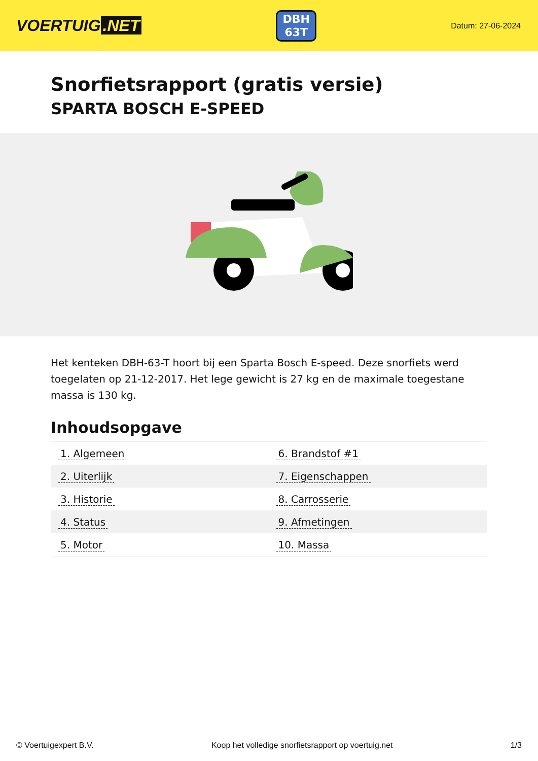VOERTUIG.NET
DBH
63T
Datum: 27-06-2024
Snorfietsrapport (gratis versie)
SPARTA BOSCH E-SPEED
Het kenteken DBH-63-T hoort bij een Sparta Bosch E-speed. Deze snorfiets werd toegelaten op 21-12-2017. Het lege gewicht is 27 kg en de maximale toegestane massa is 130 kg.
Inhoudsopgave
| 1. Algemeen | 6. Brandstof #1 |
| 2. Uiterlijk | 7. Eigenschappen |
| 3. Historie | 8. Carrosserie |
| 4. Status | 9. Afmetingen |
| 5. Motor | 10. Massa |
© Voertuigexpert B.V. Koop het volledige snorfietsrapport op voertuig.net 1/3